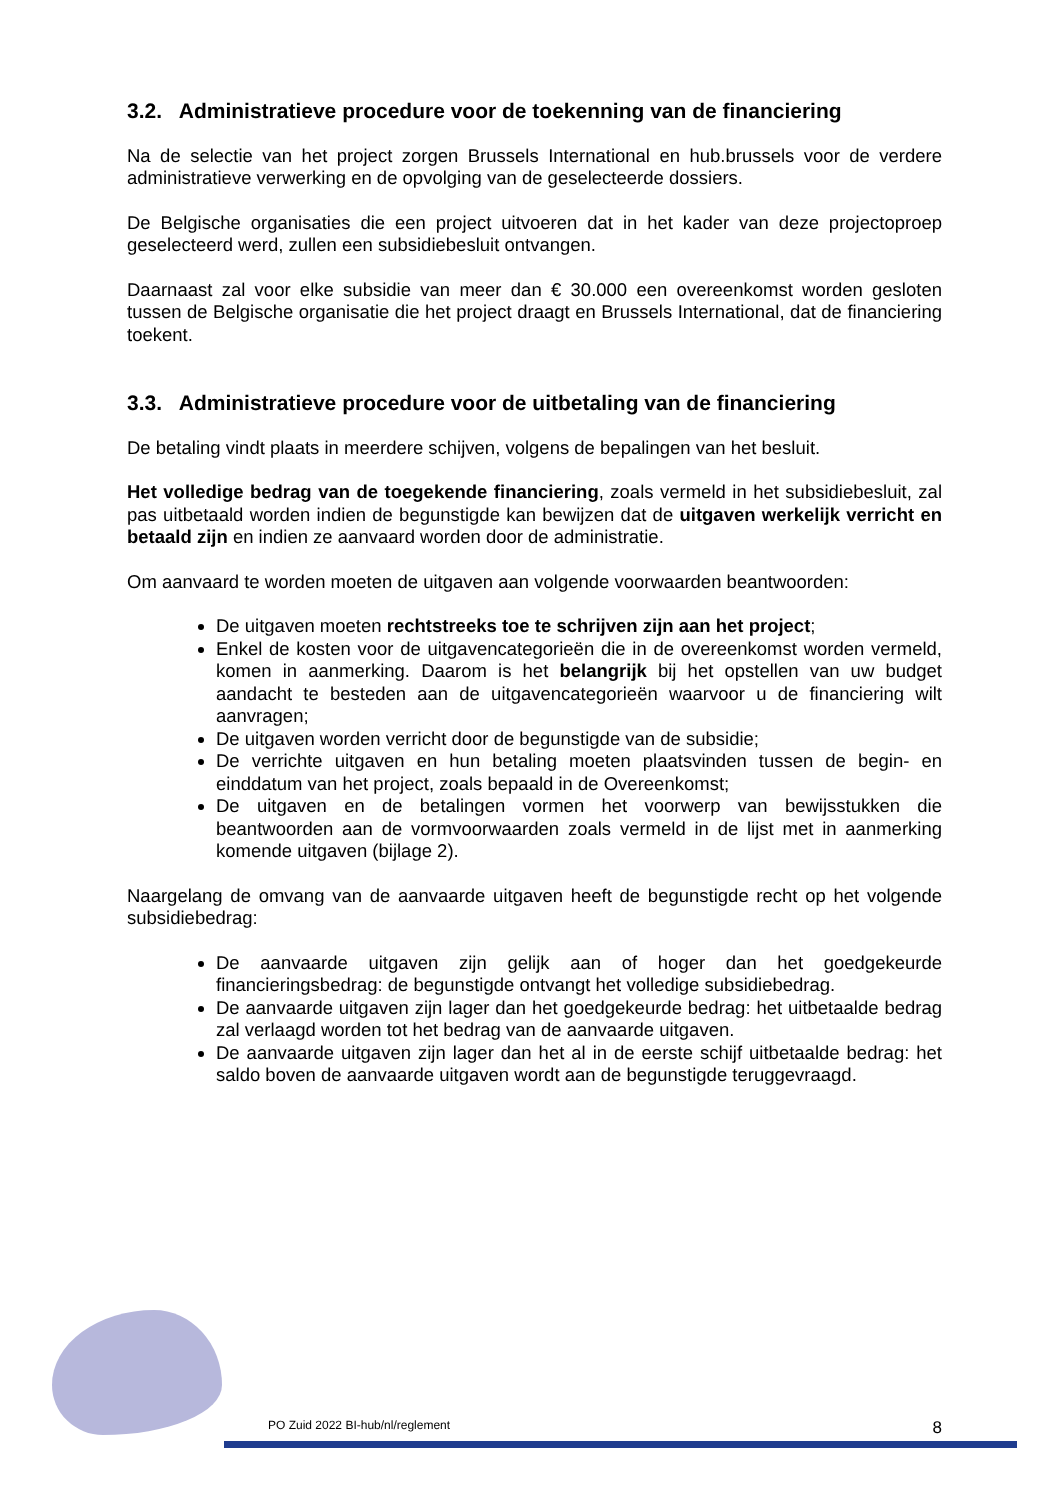3.2. Administratieve procedure voor de toekenning van de financiering
Na de selectie van het project zorgen Brussels International en hub.brussels voor de verdere administratieve verwerking en de opvolging van de geselecteerde dossiers.
De Belgische organisaties die een project uitvoeren dat in het kader van deze projectoproep geselecteerd werd, zullen een subsidiebesluit ontvangen.
Daarnaast zal voor elke subsidie van meer dan € 30.000 een overeenkomst worden gesloten tussen de Belgische organisatie die het project draagt en Brussels International, dat de financiering toekent.
3.3. Administratieve procedure voor de uitbetaling van de financiering
De betaling vindt plaats in meerdere schijven, volgens de bepalingen van het besluit.
Het volledige bedrag van de toegekende financiering, zoals vermeld in het subsidiebesluit, zal pas uitbetaald worden indien de begunstigde kan bewijzen dat de uitgaven werkelijk verricht en betaald zijn en indien ze aanvaard worden door de administratie.
Om aanvaard te worden moeten de uitgaven aan volgende voorwaarden beantwoorden:
De uitgaven moeten rechtstreeks toe te schrijven zijn aan het project;
Enkel de kosten voor de uitgavencategorieën die in de overeenkomst worden vermeld, komen in aanmerking. Daarom is het belangrijk bij het opstellen van uw budget aandacht te besteden aan de uitgavencategorieën waarvoor u de financiering wilt aanvragen;
De uitgaven worden verricht door de begunstigde van de subsidie;
De verrichte uitgaven en hun betaling moeten plaatsvinden tussen de begin- en einddatum van het project, zoals bepaald in de Overeenkomst;
De uitgaven en de betalingen vormen het voorwerp van bewijsstukken die beantwoorden aan de vormvoorwaarden zoals vermeld in de lijst met in aanmerking komende uitgaven (bijlage 2).
Naargelang de omvang van de aanvaarde uitgaven heeft de begunstigde recht op het volgende subsidiebedrag:
De aanvaarde uitgaven zijn gelijk aan of hoger dan het goedgekeurde financieringsbedrag: de begunstigde ontvangt het volledige subsidiebedrag.
De aanvaarde uitgaven zijn lager dan het goedgekeurde bedrag: het uitbetaalde bedrag zal verlaagd worden tot het bedrag van de aanvaarde uitgaven.
De aanvaarde uitgaven zijn lager dan het al in de eerste schijf uitbetaalde bedrag: het saldo boven de aanvaarde uitgaven wordt aan de begunstigde teruggevraagd.
PO Zuid 2022 BI-hub/nl/reglement 8